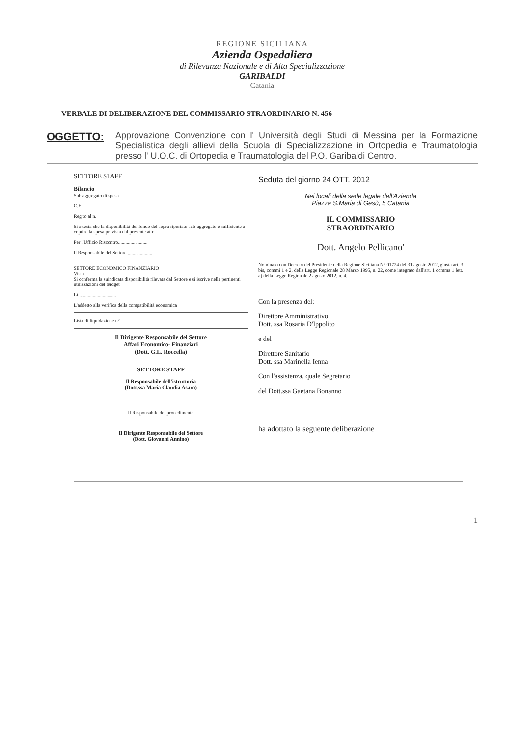REGIONE SICILIANA
Azienda Ospedaliera
di Rilevanza Nazionale e di Alta Specializzazione
GARIBALDI
Catania
VERBALE DI DELIBERAZIONE DEL COMMISSARIO STRAORDINARIO N. 456
OGGETTO:
Approvazione Convenzione con l' Università degli Studi di Messina per la Formazione Specialistica degli allievi della Scuola di Specializzazione in Ortopedia e Traumatologia presso l' U.O.C. di Ortopedia e Traumatologia del P.O. Garibaldi Centro.
SETTORE STAFF
Bilancio
Sub aggregato di spesa
C.E.
Reg.to al n.
Si attesta che la disponibilità del fondo del sopra riportato sub-aggregato è sufficiente a coprire la spesa prevista dal presente atto
Per l'Ufficio Riscontro........................
Il Responsabile del Settore ....................
SETTORE ECONOMICO FINANZIARIO
Visto
Si conferma la suindicata disponibilità rilevata dal Settore e si iscrive nelle pertinenti utilizzazioni del budget
Lì ..............................
L'addetto alla verifica della compatibilità economica
Lista di liquidazione n°
Il Dirigente Responsabile del Settore
Affari Economico- Finanziari
(Dott. G.L. Roccella)
SETTORE STAFF
Il Responsabile dell'istruttoria
(Dott.ssa Maria Claudia Asaro)
Il Responsabile del procedimento
Il Dirigente Responsabile del Settore
(Dott. Giovanni Annino)
Seduta del giorno 24 OTT. 2012
Nei locali della sede legale dell'Azienda
Piazza S.Maria di Gesù, 5 Catania
IL COMMISSARIO
STRAORDINARIO
Dott. Angelo Pellicano'
Nominato con Decreto del Presidente della Regione Siciliana N° 01724 del 31 agosto 2012, giusta art. 3 bis, commi 1 e 2, della Legge Regionale 28 Marzo 1995, n. 22, come integrato dall'art. 1 comma 1 lett. a) della Legge Regionale 2 agosto 2012, n. 4.
Con la presenza del:
Direttore Amministrativo
Dott. ssa Rosaria D'Ippolito
e del
Direttore Sanitario
Dott. ssa Marinella Ienna
Con l'assistenza, quale Segretario
del Dott.ssa Gaetana Bonanno
ha adottato la seguente deliberazione
1